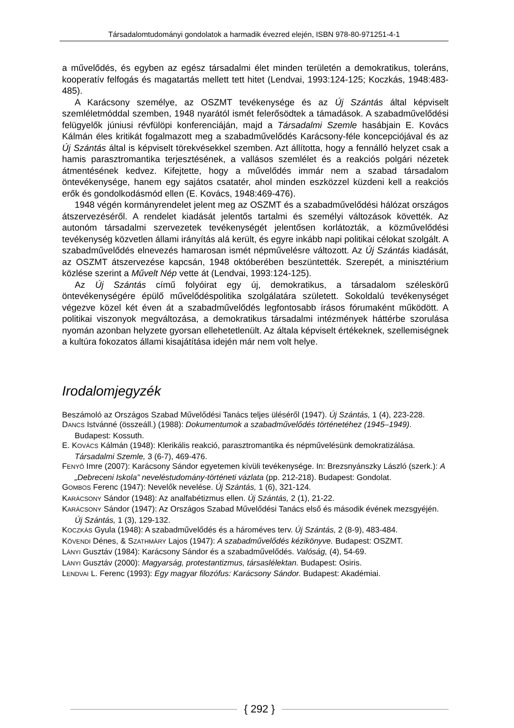Társadalomtudományi gondolatok a harmadik évezred elején, ISBN 978-80-971251-4-1
a művelődés, és egyben az egész társadalmi élet minden területén a demokratikus, toleráns, kooperatív felfogás és magatartás mellett tett hitet (Lendvai, 1993:124-125; Koczkás, 1948:483-485).
A Karácsony személye, az OSZMT tevékenysége és az Új Szántás által képviselt szemléletmóddal szemben, 1948 nyarától ismét felerősödtek a támadások. A szabadművelődési felügyelők júniusi révfülöpi konferenciáján, majd a Társadalmi Szemle hasábjain E. Kovács Kálmán éles kritikát fogalmazott meg a szabadművelődés Karácsony-féle koncepciójával és az Új Szántás által is képviselt törekvésekkel szemben. Azt állította, hogy a fennálló helyzet csak a hamis parasztromantika terjesztésének, a vallásos szemlélet és a reakciós polgári nézetek átmentésének kedvez. Kifejtette, hogy a művelődés immár nem a szabad társadalom öntevékenysége, hanem egy sajátos csatatér, ahol minden eszközzel küzdeni kell a reakciós erők és gondolkodásmód ellen (E. Kovács, 1948:469-476).
1948 végén kormányrendelet jelent meg az OSZMT és a szabadművelődési hálózat országos átszervezéséről. A rendelet kiadását jelentős tartalmi és személyi változások követték. Az autonóm társadalmi szervezetek tevékenységét jelentősen korlátozták, a közművelődési tevékenység közvetlen állami irányítás alá került, és egyre inkább napi politikai célokat szolgált. A szabadművelődés elnevezés hamarosan ismét népművelésre változott. Az Új Szántás kiadását, az OSZMT átszervezése kapcsán, 1948 októberében beszüntették. Szerepét, a minisztérium közlése szerint a Művelt Nép vette át (Lendvai, 1993:124-125).
Az Új Szántás című folyóirat egy új, demokratikus, a társadalom széleskörű öntevékenységére épülő művelődéspolitika szolgálatára született. Sokoldalú tevékenységet végezve közel két éven át a szabadművelődés legfontosabb írásos fórumaként működött. A politikai viszonyok megváltozása, a demokratikus társadalmi intézmények háttérbe szorulása nyomán azonban helyzete gyorsan ellehetetlenült. Az általa képviselt értékeknek, szellemiségnek a kultúra fokozatos állami kisajátítása idején már nem volt helye.
Irodalomjegyzék
Beszámoló az Országos Szabad Művelődési Tanács teljes üléséről (1947). Új Szántás, 1 (4), 223-228.
DANCS Istvánné (összeáll.) (1988): Dokumentumok a szabadművelődés történetéhez (1945–1949). Budapest: Kossuth.
E. KOVÁCS Kálmán (1948): Klerikális reakció, parasztromantika és népművelésünk demokratizálása. Társadalmi Szemle, 3 (6-7), 469-476.
FENYŐ Imre (2007): Karácsony Sándor egyetemen kívüli tevékenysége. In: Brezsnyánszky László (szerk.): A „Debreceni Iskola” neveléstudomány-történeti vázlata (pp. 212-218). Budapest: Gondolat.
GOMBOS Ferenc (1947): Nevelők nevelése. Új Szántás, 1 (6), 321-124.
KARÁCSONY Sándor (1948): Az analfabétizmus ellen. Új Szántás, 2 (1), 21-22.
KARÁCSONY Sándor (1947): Az Országos Szabad Művelődési Tanács első és második évének mezsgyéjén. Új Szántás, 1 (3), 129-132.
KOCZKÁS Gyula (1948): A szabadművelődés és a hároméves terv. Új Szántás, 2 (8-9), 483-484.
KÖVENDI Dénes, & SZATHMÁRY Lajos (1947): A szabadművelődés kézikönyve. Budapest: OSZMT.
LÁNYI Gusztáv (1984): Karácsony Sándor és a szabadművelődés. Valóság, (4), 54-69.
LÁNYI Gusztáv (2000): Magyarság, protestantizmus, társaslélektan. Budapest: Osiris.
LENDVAI L. Ferenc (1993): Egy magyar filozófus: Karácsony Sándor. Budapest: Akadémiai.
{ 292 }